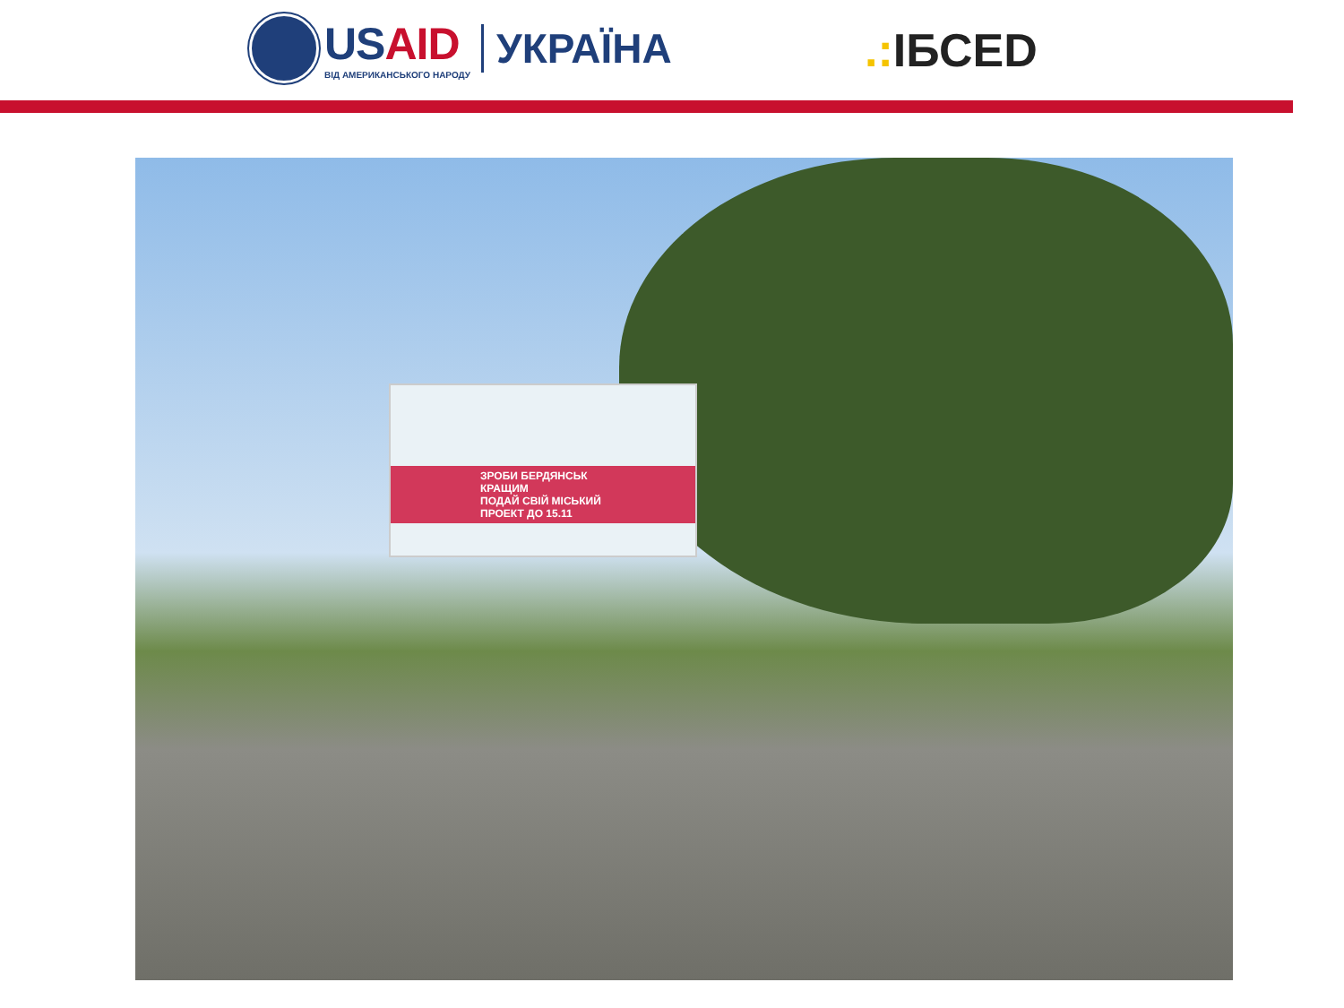USAID
ВІД АМЕРИКАНСЬКОГО НАРОДУ
УКРАЇНА
.: ІБСЕD
ЗРОБИ БЕРДЯНСЬК КРАЩИМ
ПОДАЙ СВІЙ МІСЬКИЙ ПРОЕКТ ДО 15.11